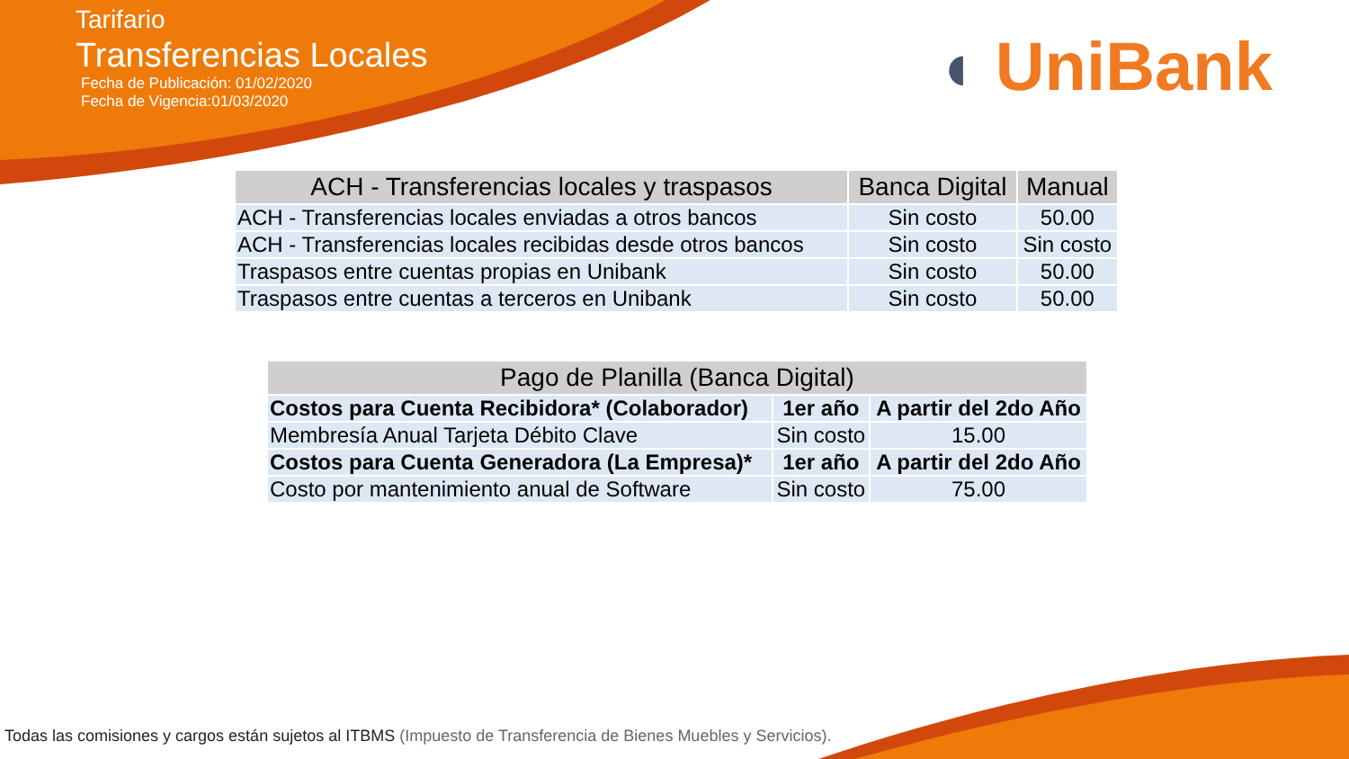Tarifario
Transferencias Locales
Fecha de Publicación: 01/02/2020
Fecha de Vigencia:01/03/2020
◖ UniBank
| ACH - Transferencias locales y traspasos | Banca Digital | Manual |
| --- | --- | --- |
| ACH - Transferencias locales enviadas a otros bancos | Sin costo | 50.00 |
| ACH - Transferencias locales recibidas desde otros bancos | Sin costo | Sin costo |
| Traspasos entre cuentas propias en Unibank | Sin costo | 50.00 |
| Traspasos entre cuentas a terceros en Unibank | Sin costo | 50.00 |
| Pago de Planilla (Banca Digital) | | |
| --- | --- | --- |
| Costos para Cuenta Recibidora* (Colaborador) | 1er año | A partir del 2do Año |
| Membresía Anual Tarjeta Débito Clave | Sin costo | 15.00 |
| Costos para Cuenta Generadora (La Empresa)* | 1er año | A partir del 2do Año |
| Costo por mantenimiento anual de Software | Sin costo | 75.00 |
Todas las comisiones y cargos están sujetos al ITBMS (Impuesto de Transferencia de Bienes Muebles y Servicios).